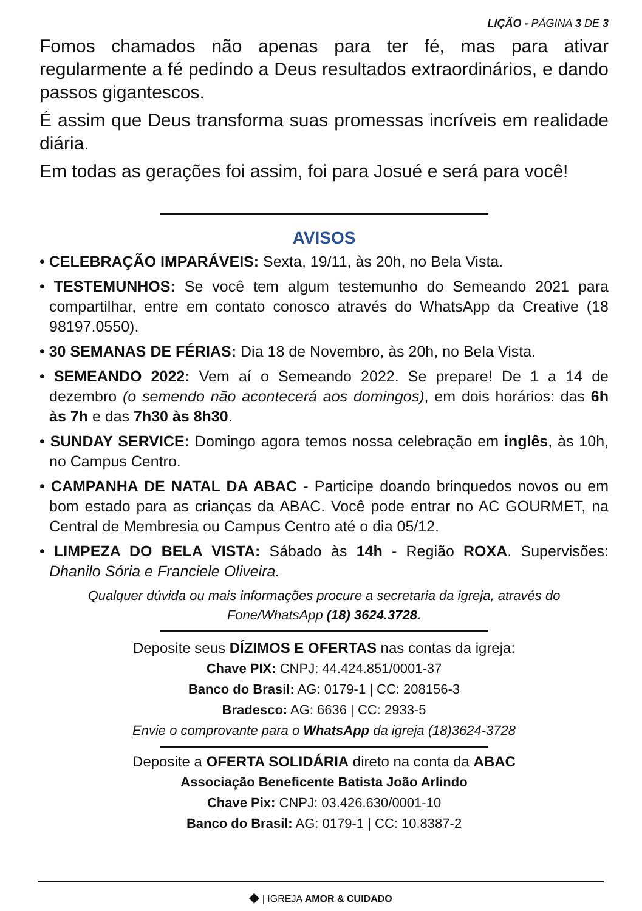LIÇÃO - PÁGINA 3 DE 3
Fomos chamados não apenas para ter fé, mas para ativar regularmente a fé pedindo a Deus resultados extraordinários, e dando passos gigantescos.
É assim que Deus transforma suas promessas incríveis em realidade diária.
Em todas as gerações foi assim, foi para Josué e será para você!
AVISOS
• CELEBRAÇÃO IMPARÁVEIS: Sexta, 19/11, às 20h, no Bela Vista.
• TESTEMUNHOS: Se você tem algum testemunho do Semeando 2021 para compartilhar, entre em contato conosco através do WhatsApp da Creative (18 98197.0550).
• 30 SEMANAS DE FÉRIAS: Dia 18 de Novembro, às 20h, no Bela Vista.
• SEMEANDO 2022: Vem aí o Semeando 2022. Se prepare! De 1 a 14 de dezembro (o semendo não acontecerá aos domingos), em dois horários: das 6h às 7h e das 7h30 às 8h30.
• SUNDAY SERVICE: Domingo agora temos nossa celebração em inglês, às 10h, no Campus Centro.
• CAMPANHA DE NATAL DA ABAC - Participe doando brinquedos novos ou em bom estado para as crianças da ABAC. Você pode entrar no AC GOURMET, na Central de Membresia ou Campus Centro até o dia 05/12.
• LIMPEZA DO BELA VISTA: Sábado às 14h - Região ROXA. Supervisões: Dhanilo Sória e Franciele Oliveira.
Qualquer dúvida ou mais informações procure a secretaria da igreja, através do Fone/WhatsApp (18) 3624.3728.
Deposite seus DÍZIMOS E OFERTAS nas contas da igreja:
Chave PIX: CNPJ: 44.424.851/0001-37
Banco do Brasil: AG: 0179-1 | CC: 208156-3
Bradesco: AG: 6636 | CC: 2933-5
Envie o comprovante para o WhatsApp da igreja (18)3624-3728
Deposite a OFERTA SOLIDÁRIA direto na conta da ABAC
Associação Beneficente Batista João Arlindo
Chave Pix: CNPJ: 03.426.630/0001-10
Banco do Brasil: AG: 0179-1 | CC: 10.8387-2
◆ | IGREJA AMOR & CUIDADO